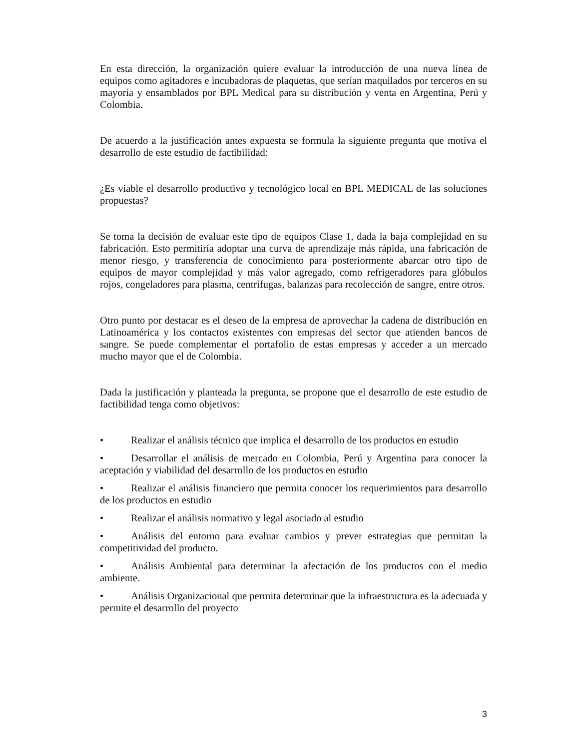En esta dirección, la organización quiere evaluar la introducción de una nueva línea de equipos como agitadores e incubadoras de plaquetas, que serían maquilados por terceros en su mayoría y ensamblados por BPL Medical para su distribución y venta en Argentina, Perú y Colombia.
De acuerdo a la justificación antes expuesta se formula la siguiente pregunta que motiva el desarrollo de este estudio de factibilidad:
¿Es viable el desarrollo productivo y tecnológico local en BPL MEDICAL de las soluciones propuestas?
Se toma la decisión de evaluar este tipo de equipos Clase 1, dada la baja complejidad en su fabricación. Esto permitiría adoptar una curva de aprendizaje más rápida, una fabricación de menor riesgo, y transferencia de conocimiento para posteriormente abarcar otro tipo de equipos de mayor complejidad y más valor agregado, como refrigeradores para glóbulos rojos, congeladores para plasma, centrífugas, balanzas para recolección de sangre, entre otros.
Otro punto por destacar es el deseo de la empresa de aprovechar la cadena de distribución en Latinoamérica y los contactos existentes con empresas del sector que atienden bancos de sangre. Se puede complementar el portafolio de estas empresas y acceder a un mercado mucho mayor que el de Colombia.
Dada la justificación y planteada la pregunta, se propone que el desarrollo de este estudio de factibilidad tenga como objetivos:
• Realizar el análisis técnico que implica el desarrollo de los productos en estudio
• Desarrollar el análisis de mercado en Colombia, Perú y Argentina para conocer la aceptación y viabilidad del desarrollo de los productos en estudio
• Realizar el análisis financiero que permita conocer los requerimientos para desarrollo de los productos en estudio
• Realizar el análisis normativo y legal asociado al estudio
• Análisis del entorno para evaluar cambios y prever estrategias que permitan la competitividad del producto.
• Análisis Ambiental para determinar la afectación de los productos con el medio ambiente.
• Análisis Organizacional que permita determinar que la infraestructura es la adecuada y permite el desarrollo del proyecto
3